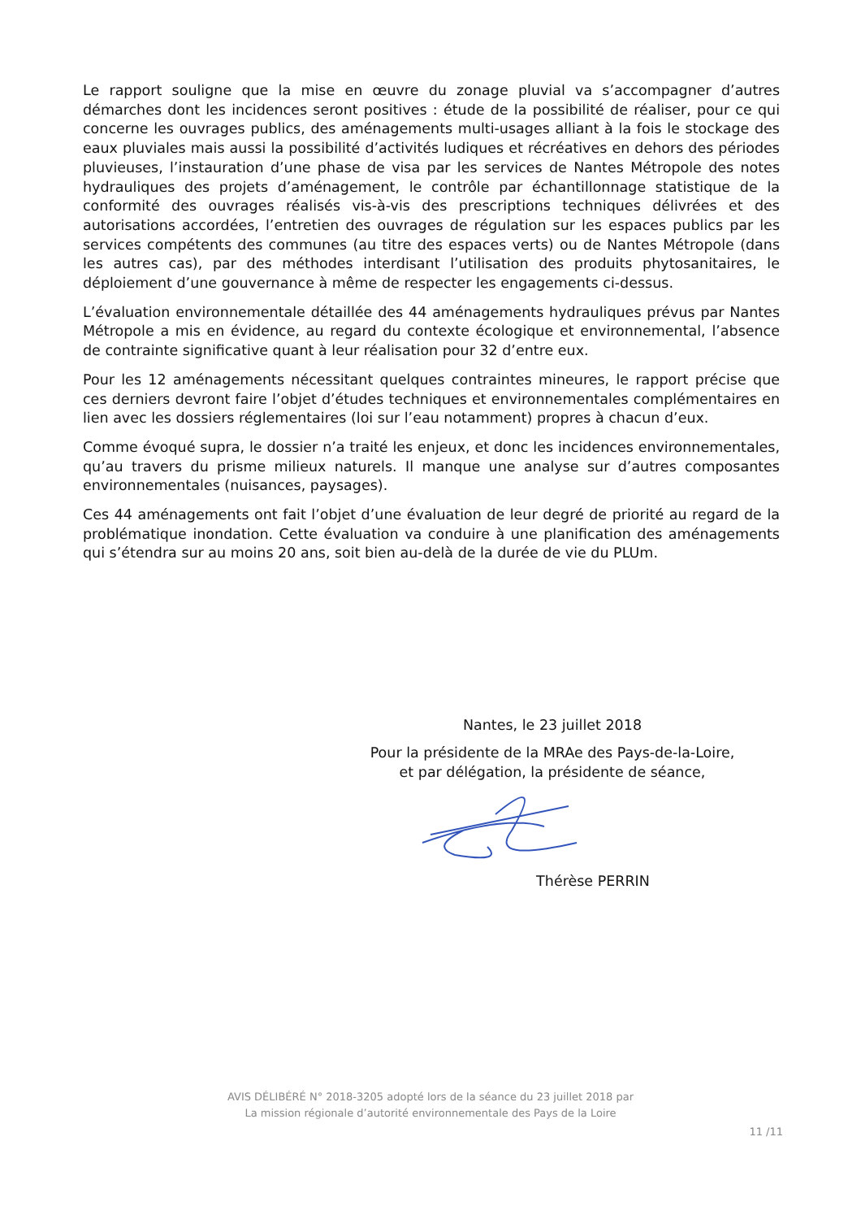Le rapport souligne que la mise en œuvre du zonage pluvial va s’accompagner d’autres démarches dont les incidences seront positives : étude de la possibilité de réaliser, pour ce qui concerne les ouvrages publics, des aménagements multi-usages alliant à la fois le stockage des eaux pluviales mais aussi la possibilité d’activités ludiques et récréatives en dehors des périodes pluvieuses, l’instauration d’une phase de visa par les services de Nantes Métropole des notes hydrauliques des projets d’aménagement, le contrôle par échantillonnage statistique de la conformité des ouvrages réalisés vis-à-vis des prescriptions techniques délivrées et des autorisations accordées, l’entretien des ouvrages de régulation sur les espaces publics par les services compétents des communes (au titre des espaces verts) ou de Nantes Métropole (dans les autres cas), par des méthodes interdisant l’utilisation des produits phytosanitaires, le déploiement d’une gouvernance à même de respecter les engagements ci-dessus.
L’évaluation environnementale détaillée des 44 aménagements hydrauliques prévus par Nantes Métropole a mis en évidence, au regard du contexte écologique et environnemental, l’absence de contrainte significative quant à leur réalisation pour 32 d’entre eux.
Pour les 12 aménagements nécessitant quelques contraintes mineures, le rapport précise que ces derniers devront faire l’objet d’études techniques et environnementales complémentaires en lien avec les dossiers réglementaires (loi sur l’eau notamment) propres à chacun d’eux.
Comme évoqué supra, le dossier n’a traité les enjeux, et donc les incidences environnementales, qu’au travers du prisme milieux naturels. Il manque une analyse sur d’autres composantes environnementales (nuisances, paysages).
Ces 44 aménagements ont fait l’objet d’une évaluation de leur degré de priorité au regard de la problématique inondation. Cette évaluation va conduire à une planification des aménagements qui s’étendra sur au moins 20 ans, soit bien au-delà de la durée de vie du PLUm.
Nantes, le 23 juillet 2018
Pour la présidente de la MRAe des Pays-de-la-Loire,
et par délégation, la présidente de séance,
Thérèse PERRIN
AVIS DÉLIBÉRÉ N° 2018-3205 adopté lors de la séance du 23 juillet 2018 par
La mission régionale d’autorité environnementale des Pays de la Loire
11 /11